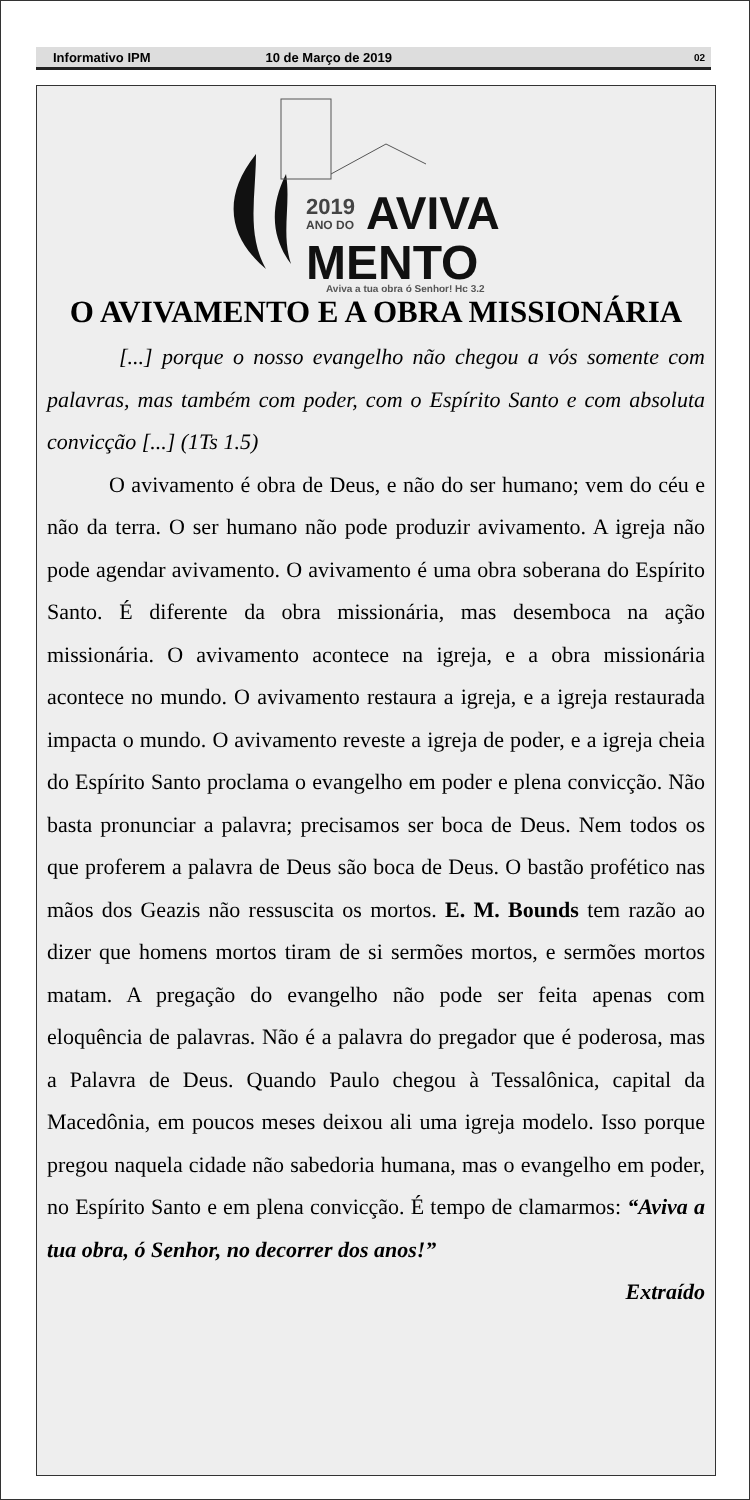Informativo IPM 10 de Março de 2019 02
2019
ANO DO
AVIVA
MENTO
Aviva a tua obra ó Senhor! Hc 3.2
O AVIVAMENTO E A OBRA MISSIONÁRIA
[...] porque o nosso evangelho não chegou a vós somente com palavras, mas também com poder, com o Espírito Santo e com absoluta convicção [...] (1Ts 1.5)
O avivamento é obra de Deus, e não do ser humano; vem do céu e não da terra. O ser humano não pode produzir avivamento. A igreja não pode agendar avivamento. O avivamento é uma obra soberana do Espírito Santo. É diferente da obra missionária, mas desemboca na ação missionária. O avivamento acontece na igreja, e a obra missionária acontece no mundo. O avivamento restaura a igreja, e a igreja restaurada impacta o mundo. O avivamento reveste a igreja de poder, e a igreja cheia do Espírito Santo proclama o evangelho em poder e plena convicção. Não basta pronunciar a palavra; precisamos ser boca de Deus. Nem todos os que proferem a palavra de Deus são boca de Deus. O bastão profético nas mãos dos Geazis não ressuscita os mortos. E. M. Bounds tem razão ao dizer que homens mortos tiram de si sermões mortos, e sermões mortos matam. A pregação do evangelho não pode ser feita apenas com eloquência de palavras. Não é a palavra do pregador que é poderosa, mas a Palavra de Deus. Quando Paulo chegou à Tessalônica, capital da Macedônia, em poucos meses deixou ali uma igreja modelo. Isso porque pregou naquela cidade não sabedoria humana, mas o evangelho em poder, no Espírito Santo e em plena convicção. É tempo de clamarmos: “Aviva a tua obra, ó Senhor, no decorrer dos anos!”
Extraído